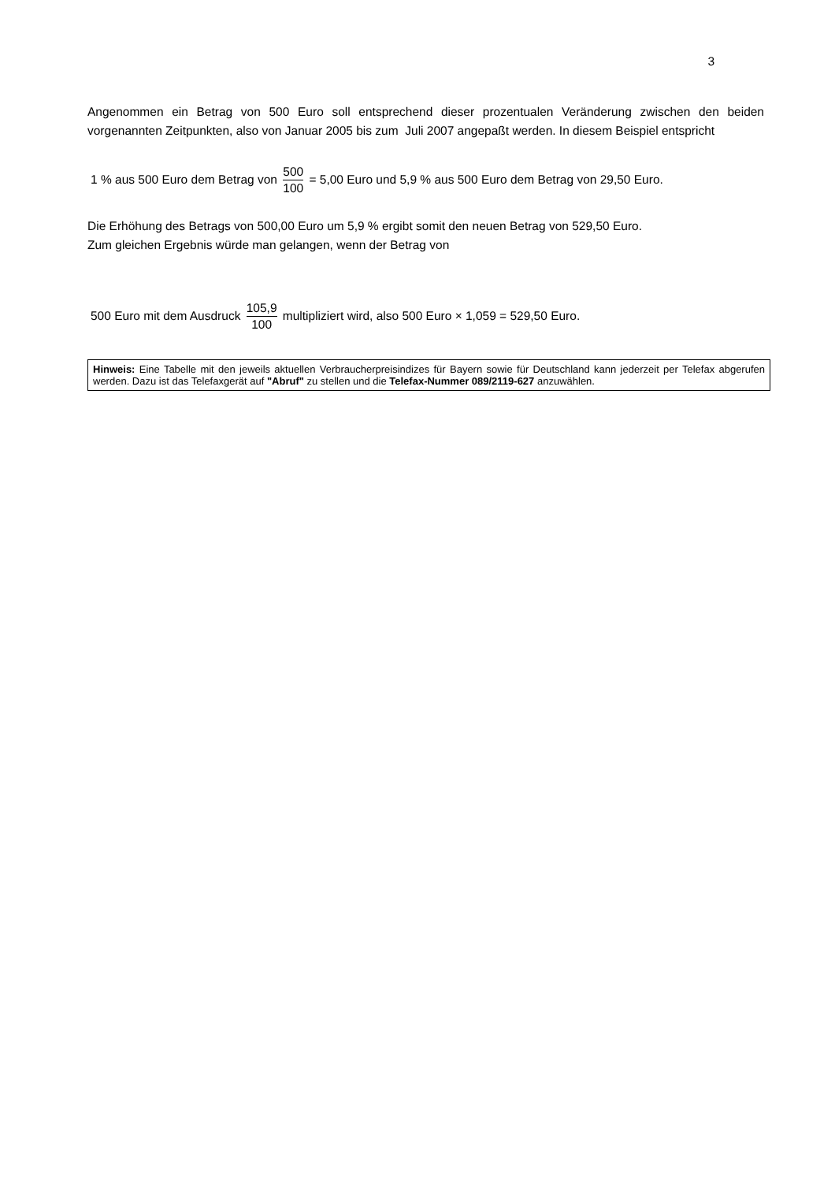3
Angenommen ein Betrag von 500 Euro soll entsprechend dieser prozentualen Veränderung zwischen den beiden vorgenannten Zeitpunkten, also von Januar 2005 bis zum Juli 2007 angepaßt werden. In diesem Beispiel entspricht
1 % aus 500 Euro dem Betrag von 500 100 = 5,00 Euro und 5,9 % aus 500 Euro dem Betrag von 29,50 Euro.
Die Erhöhung des Betrags von 500,00 Euro um 5,9 % ergibt somit den neuen Betrag von 529,50 Euro.
Zum gleichen Ergebnis würde man gelangen, wenn der Betrag von
500 Euro mit dem Ausdruck 105,9 100 multipliziert wird, also 500 Euro × 1,059 = 529,50 Euro.
Hinweis: Eine Tabelle mit den jeweils aktuellen Verbraucherpreisindizes für Bayern sowie für Deutschland kann jederzeit per Telefax abgerufen werden. Dazu ist das Telefaxgerät auf "Abruf" zu stellen und die Telefax-Nummer 089/2119-627 anzuwählen.